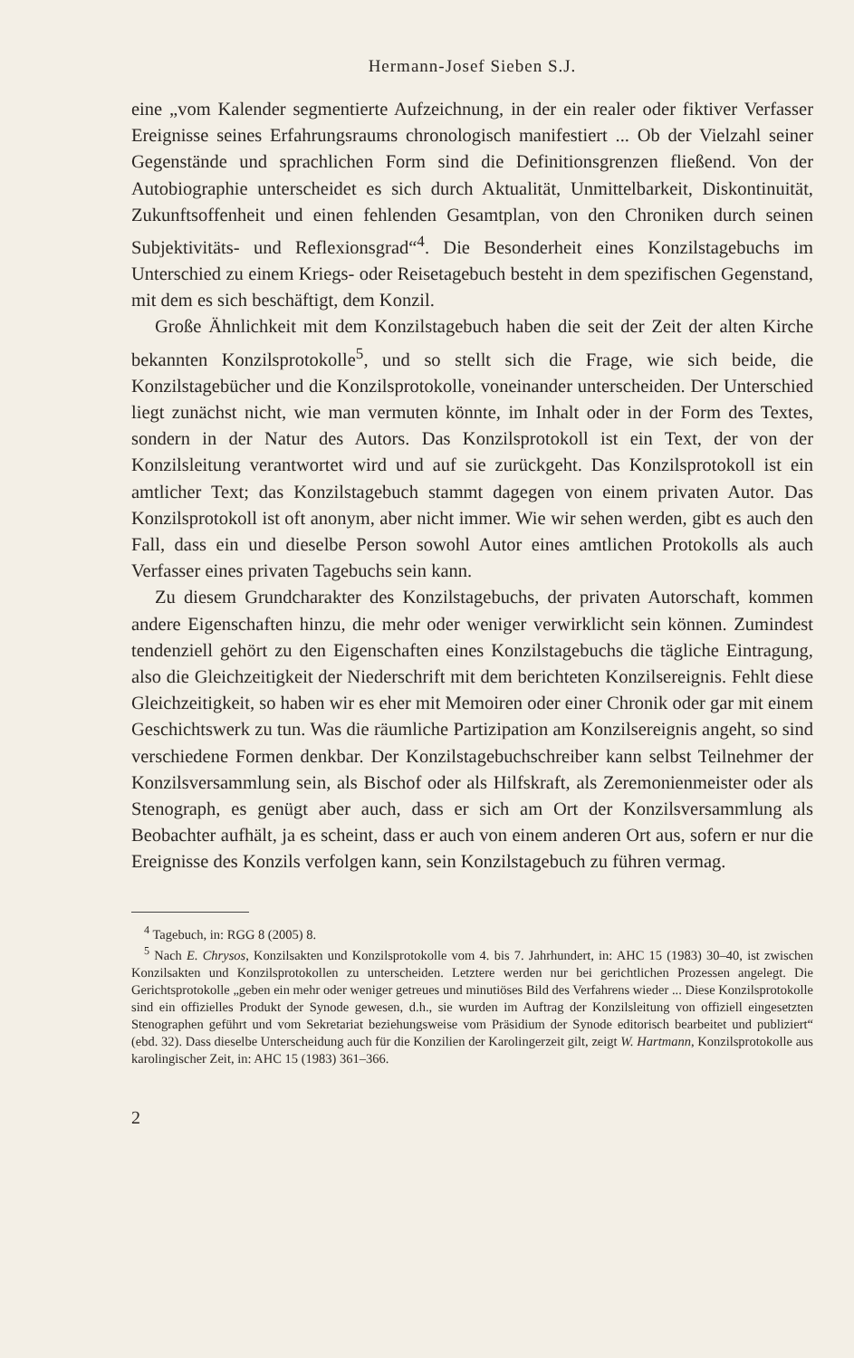Hermann-Josef Sieben S.J.
eine „vom Kalender segmentierte Aufzeichnung, in der ein realer oder fikti­ver Verfasser Ereignisse seines Erfahrungsraums chronologisch manifestiert ... Ob der Vielzahl seiner Gegenstände und sprachlichen Form sind die Definitionsgrenzen fließend. Von der Autobiographie unterscheidet es sich durch Aktualität, Unmittelbarkeit, Diskontinuität, Zukunftsoffenheit und einen fehlenden Gesamtplan, von den Chroniken durch seinen Subjektivi­täts- und Reflexionsgrad“<sup>4</sup>. Die Besonderheit eines Konzilstagebuchs im Unterschied zu einem Kriegs- oder Reisetagebuch besteht in dem spezifi­schen Gegenstand, mit dem es sich beschäftigt, dem Konzil.
Große Ähnlichkeit mit dem Konzilstagebuch haben die seit der Zeit der alten Kirche bekannten Konzilsprotokolle<sup>5</sup>, und so stellt sich die Frage, wie sich beide, die Konzilstagebücher und die Konzilsprotokolle, vonei­nander unterscheiden. Der Unterschied liegt zunächst nicht, wie man ver­muten könnte, im Inhalt oder in der Form des Textes, sondern in der Natur des Autors. Das Konzilsprotokoll ist ein Text, der von der Konzilsleitung verantwortet wird und auf sie zurückgeht. Das Konzilsprotokoll ist ein amtlicher Text; das Konzilstagebuch stammt dagegen von einem privaten Autor. Das Konzilsprotokoll ist oft anonym, aber nicht immer. Wie wir se­hen werden, gibt es auch den Fall, dass ein und dieselbe Person sowohl Au­tor eines amtlichen Protokolls als auch Verfasser eines privaten Tagebuchs sein kann.
Zu diesem Grundcharakter des Konzilstagebuchs, der privaten Autor­schaft, kommen andere Eigenschaften hinzu, die mehr oder weniger ver­wirklicht sein können. Zumindest tendenziell gehört zu den Eigenschaften eines Konzilstagebuchs die tägliche Eintragung, also die Gleichzeitigkeit der Niederschrift mit dem berichteten Konzilsereignis. Fehlt diese Gleich­zeitigkeit, so haben wir es eher mit Memoiren oder einer Chronik oder gar mit einem Geschichtswerk zu tun. Was die räumliche Partizipation am Konzilsereignis angeht, so sind verschiedene Formen denkbar. Der Kon­zilstagebuchschreiber kann selbst Teilnehmer der Konzilsversammlung sein, als Bischof oder als Hilfskraft, als Zeremonienmeister oder als Steno­graph, es genügt aber auch, dass er sich am Ort der Konzilsversammlung als Beobachter aufhält, ja es scheint, dass er auch von einem anderen Ort aus, sofern er nur die Ereignisse des Konzils verfolgen kann, sein Konzilstage­buch zu führen vermag.
<sup>4</sup> Tagebuch, in: RGG 8 (2005) 8.
<sup>5</sup> Nach E. Chrysos, Konzilsakten und Konzilsprotokolle vom 4. bis 7. Jahrhundert, in: AHC 15 (1983) 30–40, ist zwischen Konzilsakten und Konzilsprotokollen zu unterscheiden. Letztere werden nur bei gerichtlichen Prozessen angelegt. Die Gerichtsprotokolle „geben ein mehr oder weniger getreues und minutiöses Bild des Verfahrens wieder ... Diese Konzilsprotokolle sind ein offizielles Produkt der Synode gewesen, d.h., sie wurden im Auftrag der Konzilsleitung von offi­ziell eingesetzten Stenographen geführt und vom Sekretariat beziehungsweise vom Präsidium der Synode editorisch bearbeitet und publiziert“ (ebd. 32). Dass dieselbe Unterscheidung auch für die Konzilien der Karolingerzeit gilt, zeigt W. Hartmann, Konzilsprotokolle aus karolingischer Zeit, in: AHC 15 (1983) 361–366.
2